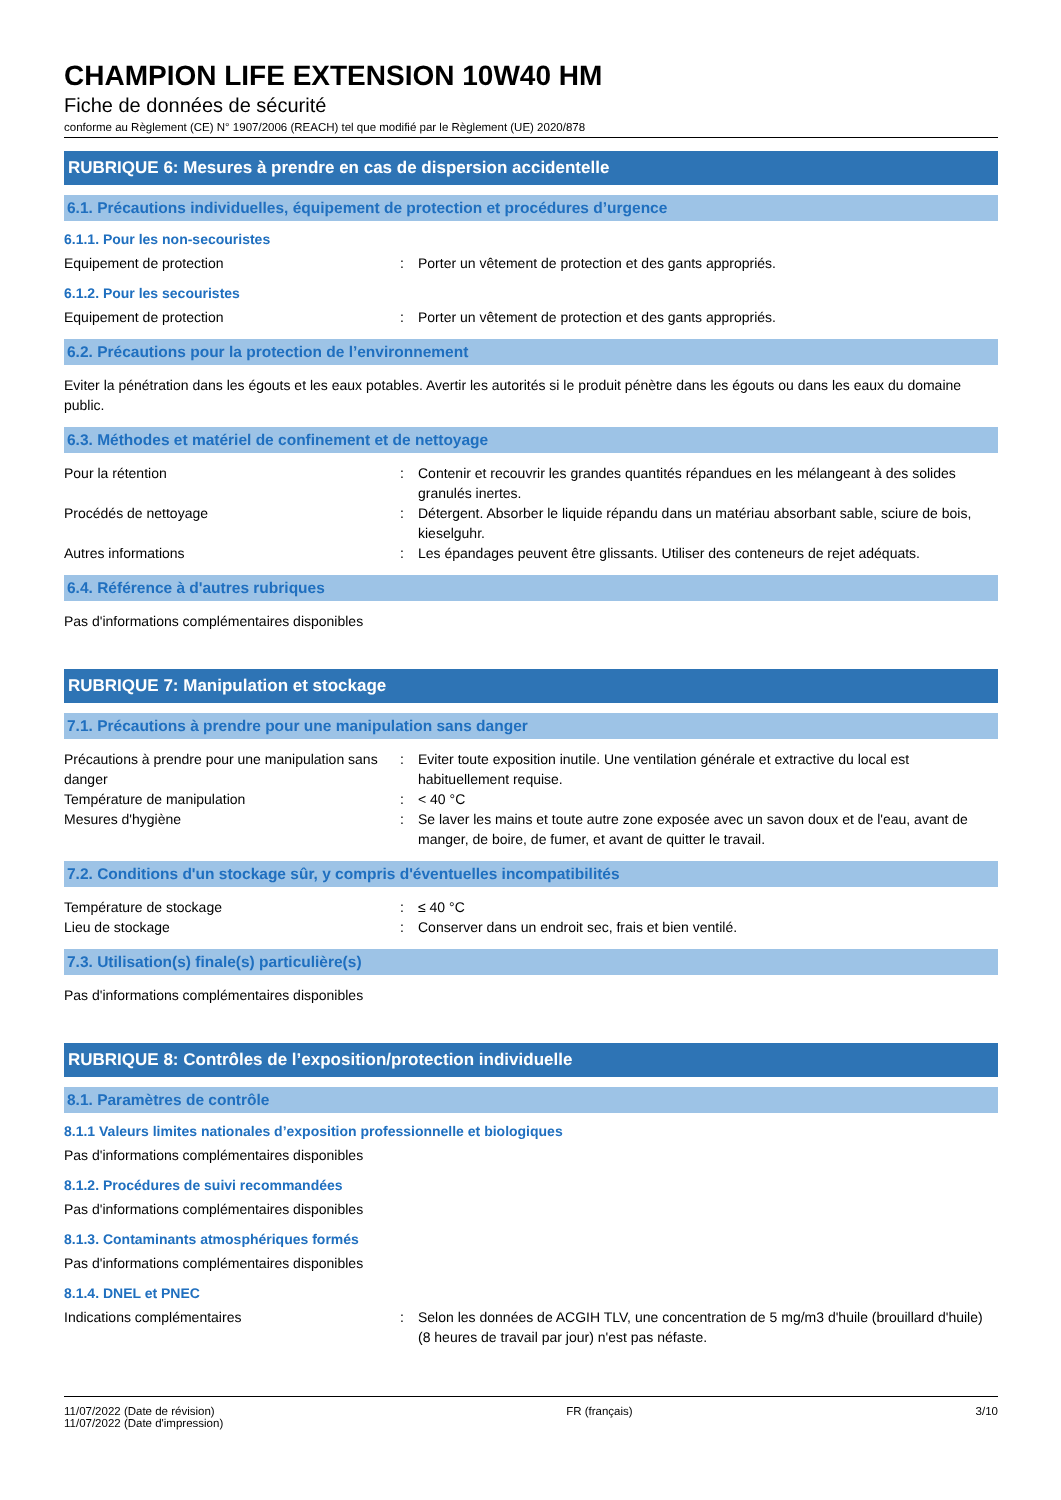CHAMPION LIFE EXTENSION 10W40 HM
Fiche de données de sécurité
conforme au Règlement (CE) N° 1907/2006 (REACH) tel que modifié par le Règlement (UE) 2020/878
RUBRIQUE 6: Mesures à prendre en cas de dispersion accidentelle
6.1. Précautions individuelles, équipement de protection et procédures d’urgence
6.1.1. Pour les non-secouristes
Equipement de protection : Porter un vêtement de protection et des gants appropriés.
6.1.2. Pour les secouristes
Equipement de protection : Porter un vêtement de protection et des gants appropriés.
6.2. Précautions pour la protection de l’environnement
Eviter la pénétration dans les égouts et les eaux potables. Avertir les autorités si le produit pénètre dans les égouts ou dans les eaux du domaine public.
6.3. Méthodes et matériel de confinement et de nettoyage
Pour la rétention : Contenir et recouvrir les grandes quantités répandues en les mélangeant à des solides granulés inertes.
Procédés de nettoyage : Détergent. Absorber le liquide répandu dans un matériau absorbant sable, sciure de bois, kieselguhr.
Autres informations : Les épandages peuvent être glissants. Utiliser des conteneurs de rejet adéquats.
6.4. Référence à d'autres rubriques
Pas d'informations complémentaires disponibles
RUBRIQUE 7: Manipulation et stockage
7.1. Précautions à prendre pour une manipulation sans danger
Précautions à prendre pour une manipulation sans danger
: Eviter toute exposition inutile. Une ventilation générale et extractive du local est habituellement requise.
Température de manipulation : < 40 °C
Mesures d'hygiène : Se laver les mains et toute autre zone exposée avec un savon doux et de l'eau, avant de manger, de boire, de fumer, et avant de quitter le travail.
7.2. Conditions d'un stockage sûr, y compris d'éventuelles incompatibilités
Température de stockage : ≤ 40 °C
Lieu de stockage : Conserver dans un endroit sec, frais et bien ventilé.
7.3. Utilisation(s) finale(s) particulière(s)
Pas d'informations complémentaires disponibles
RUBRIQUE 8: Contrôles de l’exposition/protection individuelle
8.1. Paramètres de contrôle
8.1.1 Valeurs limites nationales d’exposition professionnelle et biologiques
Pas d'informations complémentaires disponibles
8.1.2. Procédures de suivi recommandées
Pas d'informations complémentaires disponibles
8.1.3. Contaminants atmosphériques formés
Pas d'informations complémentaires disponibles
8.1.4. DNEL et PNEC
Indications complémentaires : Selon les données de ACGIH TLV, une concentration de 5 mg/m3 d'huile (brouillard d'huile) (8 heures de travail par jour) n'est pas néfaste.
11/07/2022 (Date de révision)
11/07/2022 (Date d'impression)
FR (français) 3/10